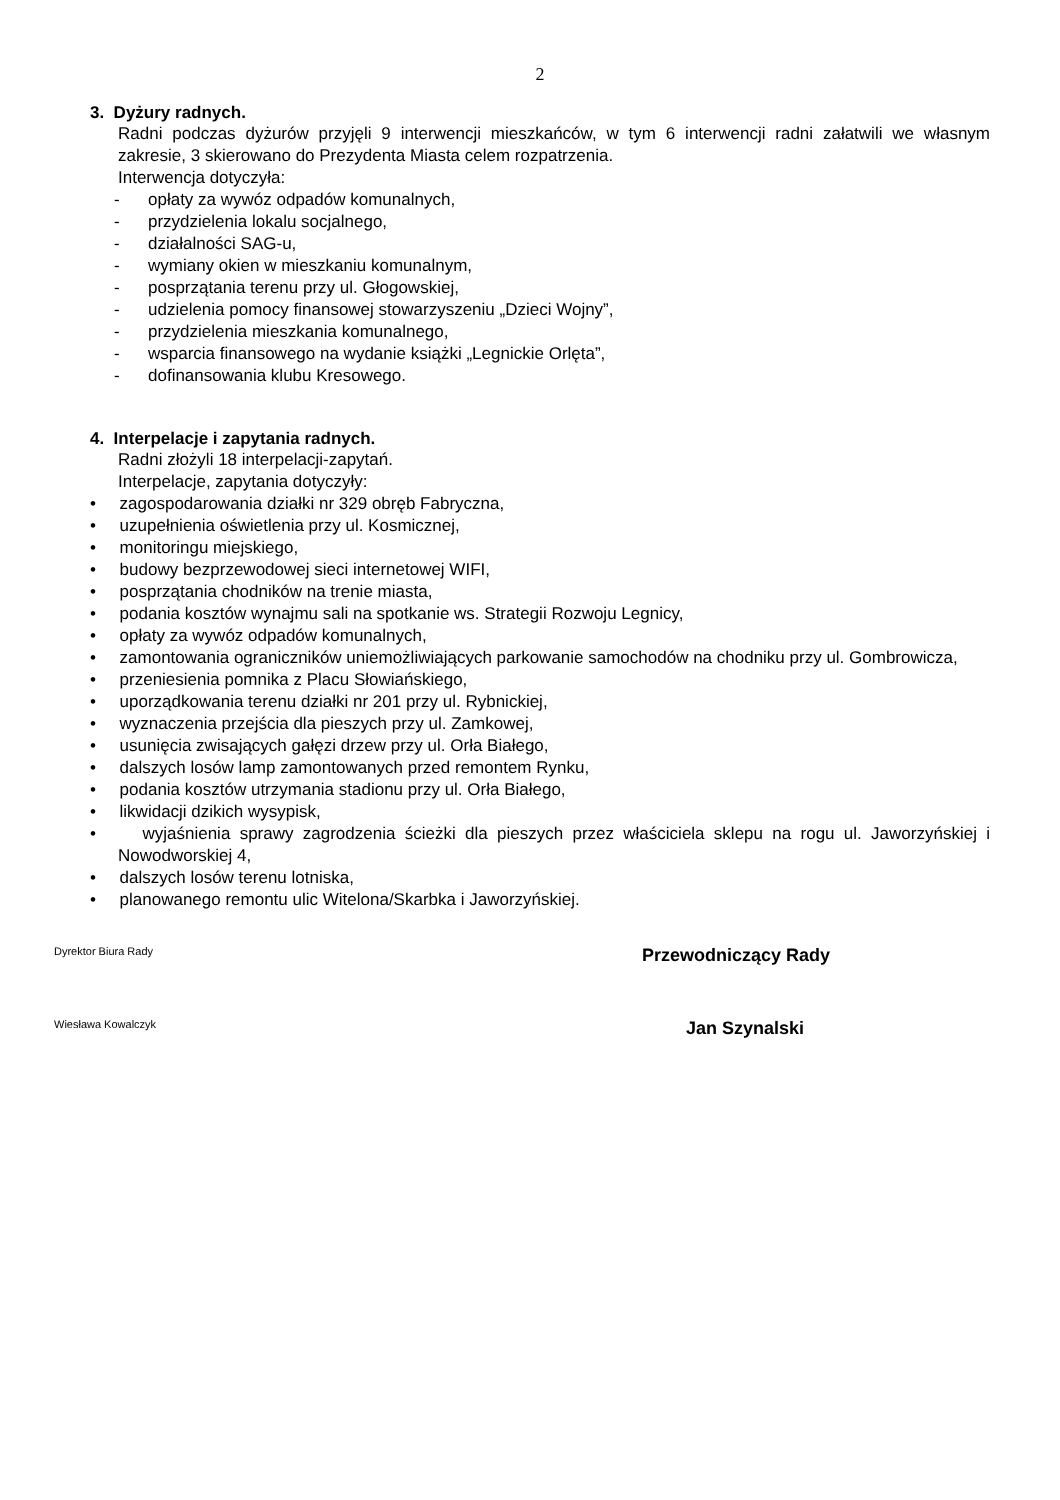2
3. Dyżury radnych.
Radni podczas dyżurów przyjęli 9 interwencji mieszkańców, w tym 6 interwencji radni załatwili we własnym zakresie, 3 skierowano do Prezydenta Miasta celem rozpatrzenia.
Interwencja dotyczyła:
- opłaty za wywóz odpadów komunalnych,
- przydzielenia lokalu socjalnego,
- działalności SAG-u,
- wymiany okien w mieszkaniu komunalnym,
- posprzątania terenu przy ul. Głogowskiej,
- udzielenia pomocy finansowej stowarzyszeniu „Dzieci Wojny”,
- przydzielenia mieszkania komunalnego,
- wsparcia finansowego na wydanie książki „Legnickie Orlęta”,
- dofinansowania klubu Kresowego.
4. Interpelacje i zapytania radnych.
Radni złożyli 18 interpelacji-zapytań.
Interpelacje, zapytania dotyczyły:
• zagospodarowania działki nr 329 obręb Fabryczna,
• uzupełnienia oświetlenia przy ul. Kosmicznej,
• monitoringu miejskiego,
• budowy bezprzewodowej sieci internetowej WIFI,
• posprzątania chodników na trenie miasta,
• podania kosztów wynajmu sali na spotkanie ws. Strategii Rozwoju Legnicy,
• opłaty za wywóz odpadów komunalnych,
• zamontowania ograniczników uniemożliwiających parkowanie samochodów na chodniku przy ul. Gombrowicza,
• przeniesienia pomnika z Placu Słowiańskiego,
• uporządkowania terenu działki nr 201 przy ul. Rybnickiej,
• wyznaczenia przejścia dla pieszych przy ul. Zamkowej,
• usunięcia zwisających gałęzi drzew przy ul. Orła Białego,
• dalszych losów lamp zamontowanych przed remontem Rynku,
• podania kosztów utrzymania stadionu przy ul. Orła Białego,
• likwidacji dzikich wysypisk,
• wyjaśnienia sprawy zagrodzenia ścieżki dla pieszych przez właściciela sklepu na rogu ul. Jaworzyńskiej i Nowodworskiej 4,
• dalszych losów terenu lotniska,
• planowanego remontu ulic Witelona/Skarbka i Jaworzyńskiej.
Dyrektor Biura Rady Przewodniczący Rady
Wiesława Kowalczyk Jan Szynalski